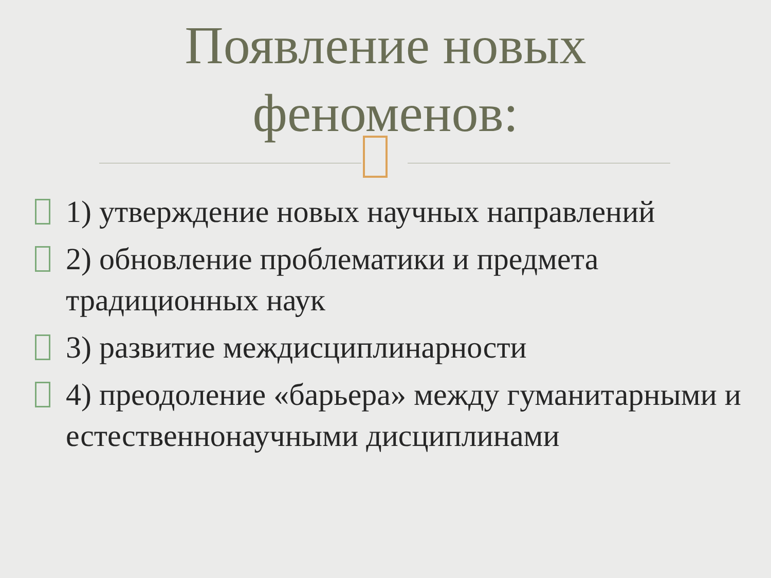Появление новых
феноменов:
1) утверждение новых научных направлений
2) обновление проблематики и предмета традиционных наук
3) развитие междисциплинарности
4) преодоление «барьера» между гуманитарными и естественнонаучными дисциплинами